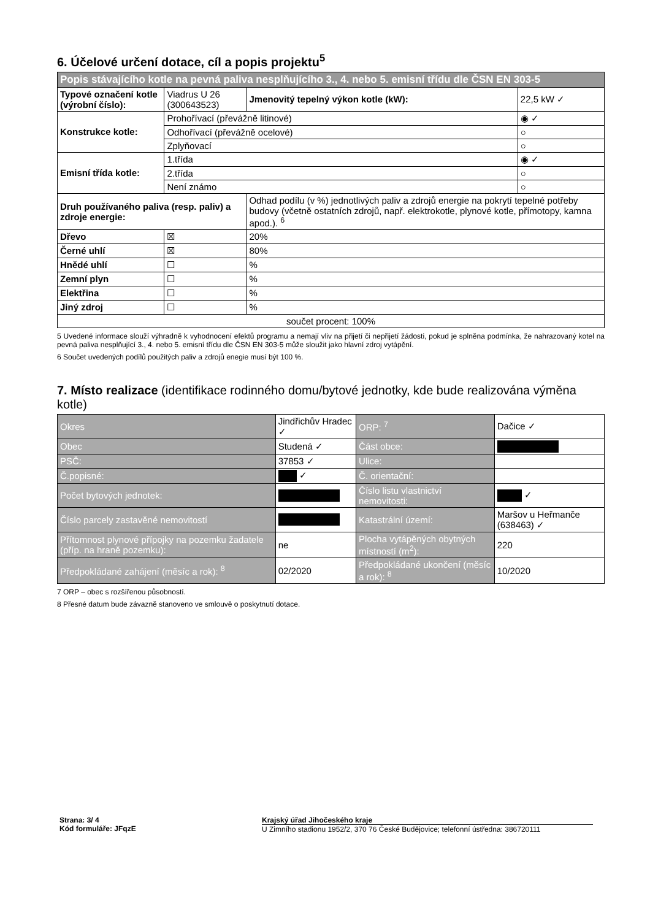6. Účelové určení dotace, cíl a popis projektu<sup>5</sup>
| Popis stávajícího kotle na pevná paliva nesplňujícího 3., 4. nebo 5. emisní třídu dle ČSN EN 303-5 | | | |
| Typové označení kotle (výrobní číslo): | Viadrus U 26 (300643523) | Jmenovitý tepelný výkon kotle (kW): | 22,5 kW ✓ |
| Konstrukce kotle: | Prohořívací (převážně litinové) | | ◉ ✓ |
| | Odhořívací (převážně ocelové) | | ○ |
| | Zplyňovací | | ○ |
| Emisní třída kotle: | 1.třída | | ◉ ✓ |
| | 2.třída | | ○ |
| | Není známo | | ○ |
| Druh používaného paliva (resp. paliv) a zdroje energie: | | Odhad podílu (v %) jednotlivých paliv a zdrojů energie na pokrytí tepelné potřeby budovy (včetně ostatních zdrojů, např. elektrokotle, plynové kotle, přímotopy, kamna apod.). <sup>6</sup> | |
| Dřevo | ☒ | 20% | |
| Černé uhlí | ☒ | 80% | |
| Hnědé uhlí | ☐ | % | |
| Zemní plyn | ☐ | % | |
| Elektřina | ☐ | % | |
| Jiný zdroj | ☐ | % | |
| součet procent: 100% | | | |
5 Uvedené informace slouží výhradně k vyhodnocení efektů programu a nemají vliv na přijetí či nepřijetí žádosti, pokud je splněna podmínka, že nahrazovaný kotel na pevná paliva nesplňující 3., 4. nebo 5. emisní třídu dle ČSN EN 303-5 může sloužit jako hlavní zdroj vytápění.
6 Součet uvedených podílů použitých paliv a zdrojů enegie musí být 100 %.
7. Místo realizace (identifikace rodinného domu/bytové jednotky, kde bude realizována výměna kotle)
| Okres | Jindřichův Hradec ✓ | ORP: <sup>7</sup> | Dačice ✓ |
| Obec | Studená ✓ | Část obce: | |
| PSČ: | 37853 ✓ | Ulice: | |
| Č.popisné: | ✓ | Č. orientační: | |
| Počet bytových jednotek: | | Číslo listu vlastnictví nemovitosti: | ✓ |
| Číslo parcely zastavěné nemovitostí | | Katastrální území: | Maršov u Heřmanče (638463) ✓ |
| Přítomnost plynové přípojky na pozemku žadatele (příp. na hraně pozemku): | ne | Plocha vytápěných obytných místností (m<sup>2</sup>): | 220 |
| Předpokládané zahájení (měsíc a rok): <sup>8</sup> | 02/2020 | Předpokládané ukončení (měsíc a rok): <sup>8</sup> | 10/2020 |
7 ORP – obec s rozšířenou působností.
8 Přesné datum bude závazně stanoveno ve smlouvě o poskytnutí dotace.
Strana: 3/ 4
Kód formuláře: JFqzE
Krajský úřad Jihočeského kraje
U Zimního stadionu 1952/2, 370 76 České Budějovice; telefonní ústředna: 386720111